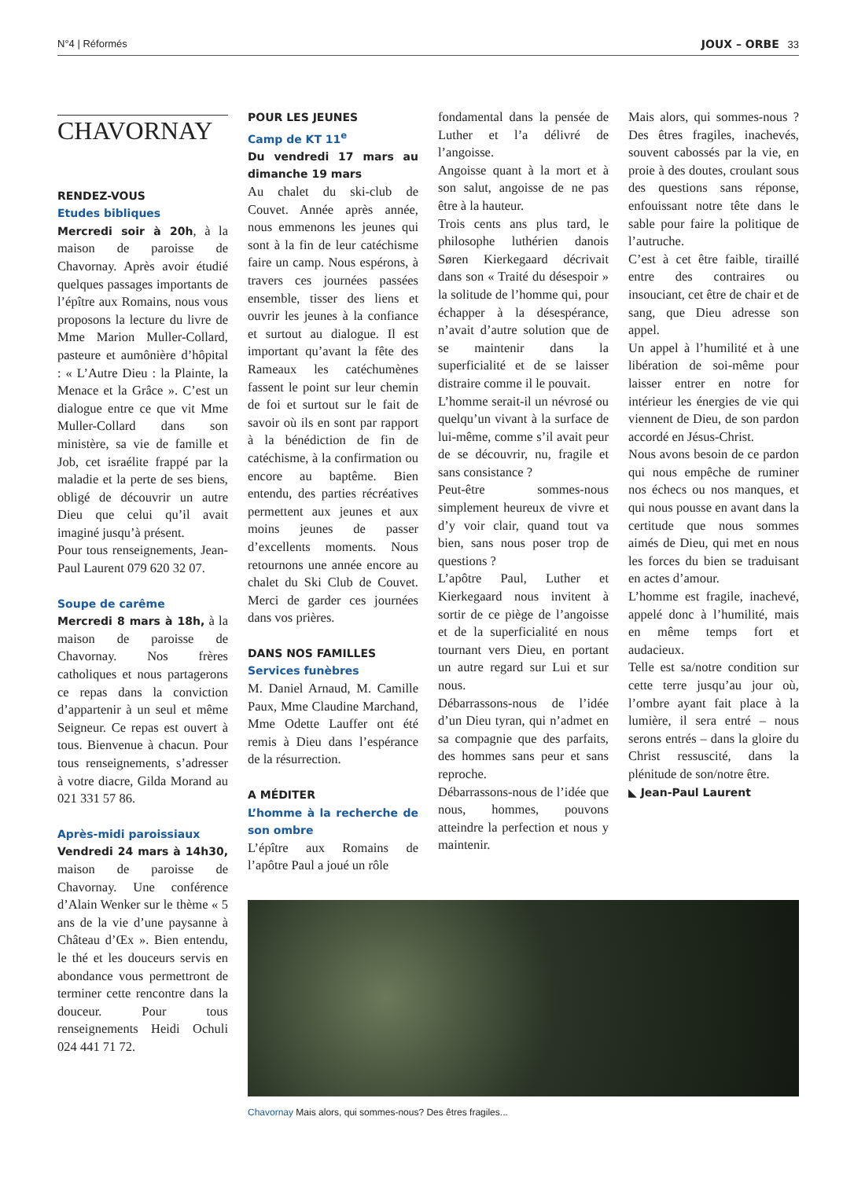N°4 | Réformés JOUX – ORBE 33
CHAVORNAY
RENDEZ-VOUS
Etudes bibliques
Mercredi soir à 20h, à la maison de paroisse de Chavornay. Après avoir étudié quelques passages importants de l’épître aux Romains, nous vous proposons la lecture du livre de Mme Marion Muller-Collard, pasteure et aumônière d’hôpital : « L’Autre Dieu : la Plainte, la Menace et la Grâce ». C’est un dialogue entre ce que vit Mme Muller-Collard dans son ministère, sa vie de famille et Job, cet israélite frappé par la maladie et la perte de ses biens, obligé de découvrir un autre Dieu que celui qu’il avait imaginé jusqu’à présent.
Pour tous renseignements, Jean-Paul Laurent 079 620 32 07.
Soupe de carême
Mercredi 8 mars à 18h, à la maison de paroisse de Chavornay. Nos frères catholiques et nous partagerons ce repas dans la conviction d’appartenir à un seul et même Seigneur. Ce repas est ouvert à tous. Bienvenue à chacun. Pour tous renseignements, s’adresser à votre diacre, Gilda Morand au 021 331 57 86.
Après-midi paroissiaux
Vendredi 24 mars à 14h30, maison de paroisse de Chavornay. Une conférence d’Alain Wenker sur le thème « 5 ans de la vie d’une paysanne à Château d’Œx ». Bien entendu, le thé et les douceurs servis en abondance vous permettront de terminer cette rencontre dans la douceur. Pour tous renseignements Heidi Ochuli 024 441 71 72.
POUR LES JEUNES
Camp de KT 11<sup>e</sup>
Du vendredi 17 mars au dimanche 19 mars
Au chalet du ski-club de Couvet. Année après année, nous emmenons les jeunes qui sont à la fin de leur catéchisme faire un camp. Nous espérons, à travers ces journées passées ensemble, tisser des liens et ouvrir les jeunes à la confiance et surtout au dialogue. Il est important qu’avant la fête des Rameaux les catéchumènes fassent le point sur leur chemin de foi et surtout sur le fait de savoir où ils en sont par rapport à la bénédiction de fin de catéchisme, à la confirmation ou encore au baptême. Bien entendu, des parties récréatives permettent aux jeunes et aux moins jeunes de passer d’excellents moments. Nous retournons une année encore au chalet du Ski Club de Couvet. Merci de garder ces journées dans vos prières.
DANS NOS FAMILLES
Services funèbres
M. Daniel Arnaud, M. Camille Paux, Mme Claudine Marchand, Mme Odette Lauffer ont été remis à Dieu dans l’espérance de la résurrection.
A MÉDITER
L’homme à la recherche de son ombre
L’épître aux Romains de l’apôtre Paul a joué un rôle
fondamental dans la pensée de Luther et l’a délivré de l’angoisse.
Angoisse quant à la mort et à son salut, angoisse de ne pas être à la hauteur.
Trois cents ans plus tard, le philosophe luthérien danois Søren Kierkegaard décrivait dans son « Traité du désespoir » la solitude de l’homme qui, pour échapper à la désespérance, n’avait d’autre solution que de se maintenir dans la superficialité et de se laisser distraire comme il le pouvait.
L’homme serait-il un névrosé ou quelqu’un vivant à la surface de lui-même, comme s’il avait peur de se découvrir, nu, fragile et sans consistance ?
Peut-être sommes-nous simplement heureux de vivre et d’y voir clair, quand tout va bien, sans nous poser trop de questions ?
L’apôtre Paul, Luther et Kierkegaard nous invitent à sortir de ce piège de l’angoisse et de la superficialité en nous tournant vers Dieu, en portant un autre regard sur Lui et sur nous.
Débarrassons-nous de l’idée d’un Dieu tyran, qui n’admet en sa compagnie que des parfaits, des hommes sans peur et sans reproche.
Débarrassons-nous de l’idée que nous, hommes, pouvons atteindre la perfection et nous y maintenir.
Mais alors, qui sommes-nous ? Des êtres fragiles, inachevés, souvent cabossés par la vie, en proie à des doutes, croulant sous des questions sans réponse, enfouissant notre tête dans le sable pour faire la politique de l’autruche.
C’est à cet être faible, tiraillé entre des contraires ou insouciant, cet être de chair et de sang, que Dieu adresse son appel.
Un appel à l’humilité et à une libération de soi-même pour laisser entrer en notre for intérieur les énergies de vie qui viennent de Dieu, de son pardon accordé en Jésus-Christ.
Nous avons besoin de ce pardon qui nous empêche de ruminer nos échecs ou nos manques, et qui nous pousse en avant dans la certitude que nous sommes aimés de Dieu, qui met en nous les forces du bien se traduisant en actes d’amour.
L’homme est fragile, inachevé, appelé donc à l’humilité, mais en même temps fort et audacieux.
Telle est sa/notre condition sur cette terre jusqu’au jour où, l’ombre ayant fait place à la lumière, il sera entré – nous serons entrés – dans la gloire du Christ ressuscité, dans la plénitude de son/notre être.
◣ Jean-Paul Laurent
Chavornay Mais alors, qui sommes-nous? Des êtres fragiles...